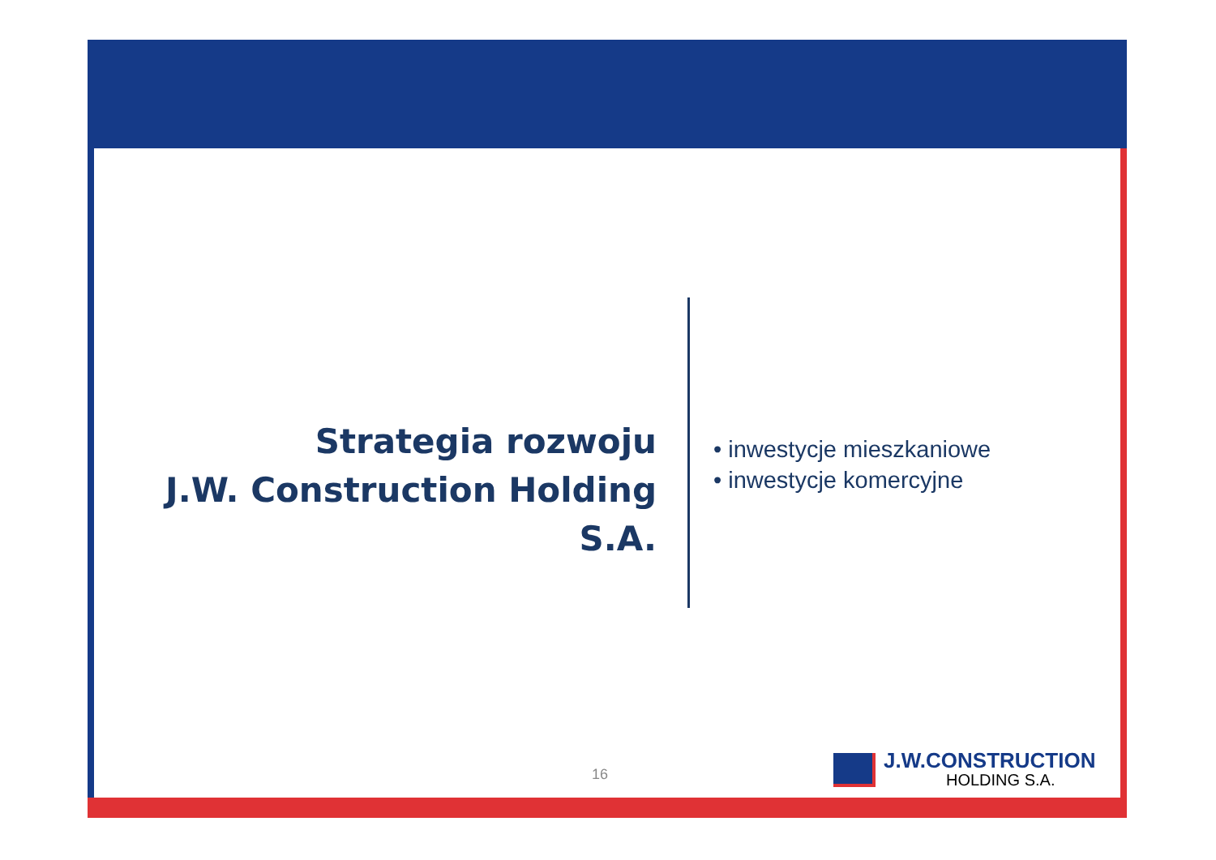Strategia rozwoju
J.W. Construction Holding S.A.
• inwestycje mieszkaniowe
• inwestycje komercyjne
16
J.W.CONSTRUCTION
HOLDING S.A.